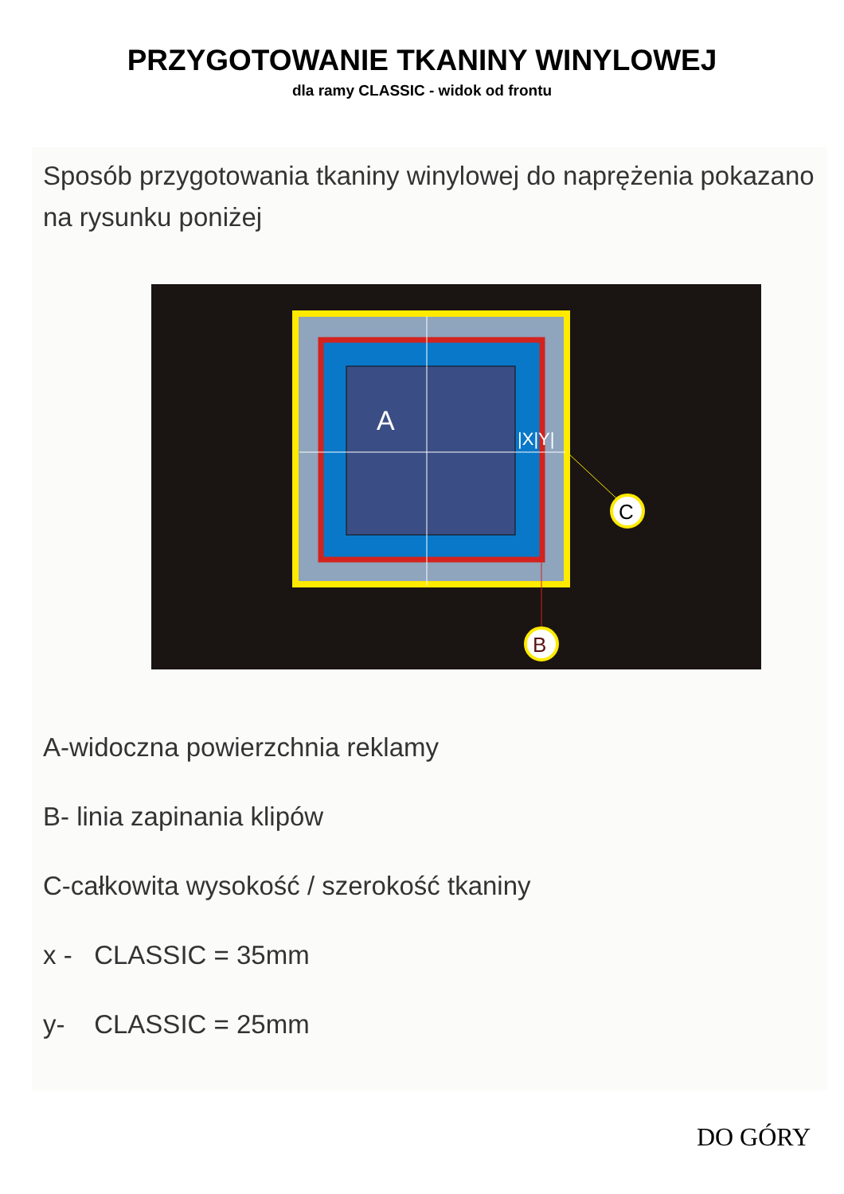PRZYGOTOWANIE TKANINY WINYLOWEJ
dla ramy CLASSIC - widok od frontu
Sposób przygotowania tkaniny winylowej do naprężenia pokazano na rysunku poniżej
A
|X|Y|
C
B
A-widoczna powierzchnia reklamy
B- linia zapinania klipów
C-całkowita wysokość / szerokość tkaniny
x - CLASSIC = 35mm
y- CLASSIC = 25mm
DO GÓRY